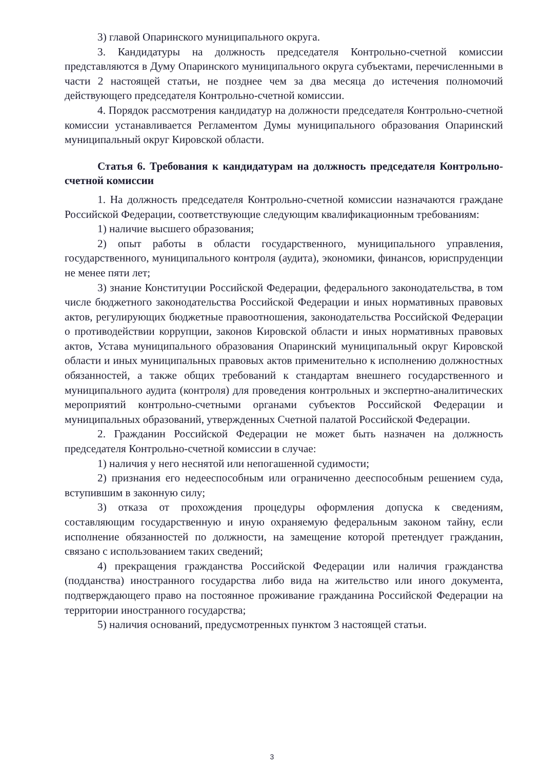3) главой Опаринского муниципального округа.
3. Кандидатуры на должность председателя Контрольно-счетной комиссии представляются в Думу Опаринского муниципального округа субъектами, перечисленными в части 2 настоящей статьи, не позднее чем за два месяца до истечения полномочий действующего председателя Контрольно-счетной комиссии.
4. Порядок рассмотрения кандидатур на должности председателя Контрольно-счетной комиссии устанавливается Регламентом Думы муниципального образования Опаринский муниципальный округ Кировской области.
Статья 6. Требования к кандидатурам на должность председателя Контрольно-счетной комиссии
1. На должность председателя Контрольно-счетной комиссии назначаются граждане Российской Федерации, соответствующие следующим квалификационным требованиям:
1) наличие высшего образования;
2) опыт работы в области государственного, муниципального управления, государственного, муниципального контроля (аудита), экономики, финансов, юриспруденции не менее пяти лет;
3) знание Конституции Российской Федерации, федерального законодательства, в том числе бюджетного законодательства Российской Федерации и иных нормативных правовых актов, регулирующих бюджетные правоотношения, законодательства Российской Федерации о противодействии коррупции, законов Кировской области и иных нормативных правовых актов, Устава муниципального образования Опаринский муниципальный округ Кировской области и иных муниципальных правовых актов применительно к исполнению должностных обязанностей, а также общих требований к стандартам внешнего государственного и муниципального аудита (контроля) для проведения контрольных и экспертно-аналитических мероприятий контрольно-счетными органами субъектов Российской Федерации и муниципальных образований, утвержденных Счетной палатой Российской Федерации.
2. Гражданин Российской Федерации не может быть назначен на должность председателя Контрольно-счетной комиссии в случае:
1) наличия у него неснятой или непогашенной судимости;
2) признания его недееспособным или ограниченно дееспособным решением суда, вступившим в законную силу;
3) отказа от прохождения процедуры оформления допуска к сведениям, составляющим государственную и иную охраняемую федеральным законом тайну, если исполнение обязанностей по должности, на замещение которой претендует гражданин, связано с использованием таких сведений;
4) прекращения гражданства Российской Федерации или наличия гражданства (подданства) иностранного государства либо вида на жительство или иного документа, подтверждающего право на постоянное проживание гражданина Российской Федерации на территории иностранного государства;
5) наличия оснований, предусмотренных пунктом 3 настоящей статьи.
3